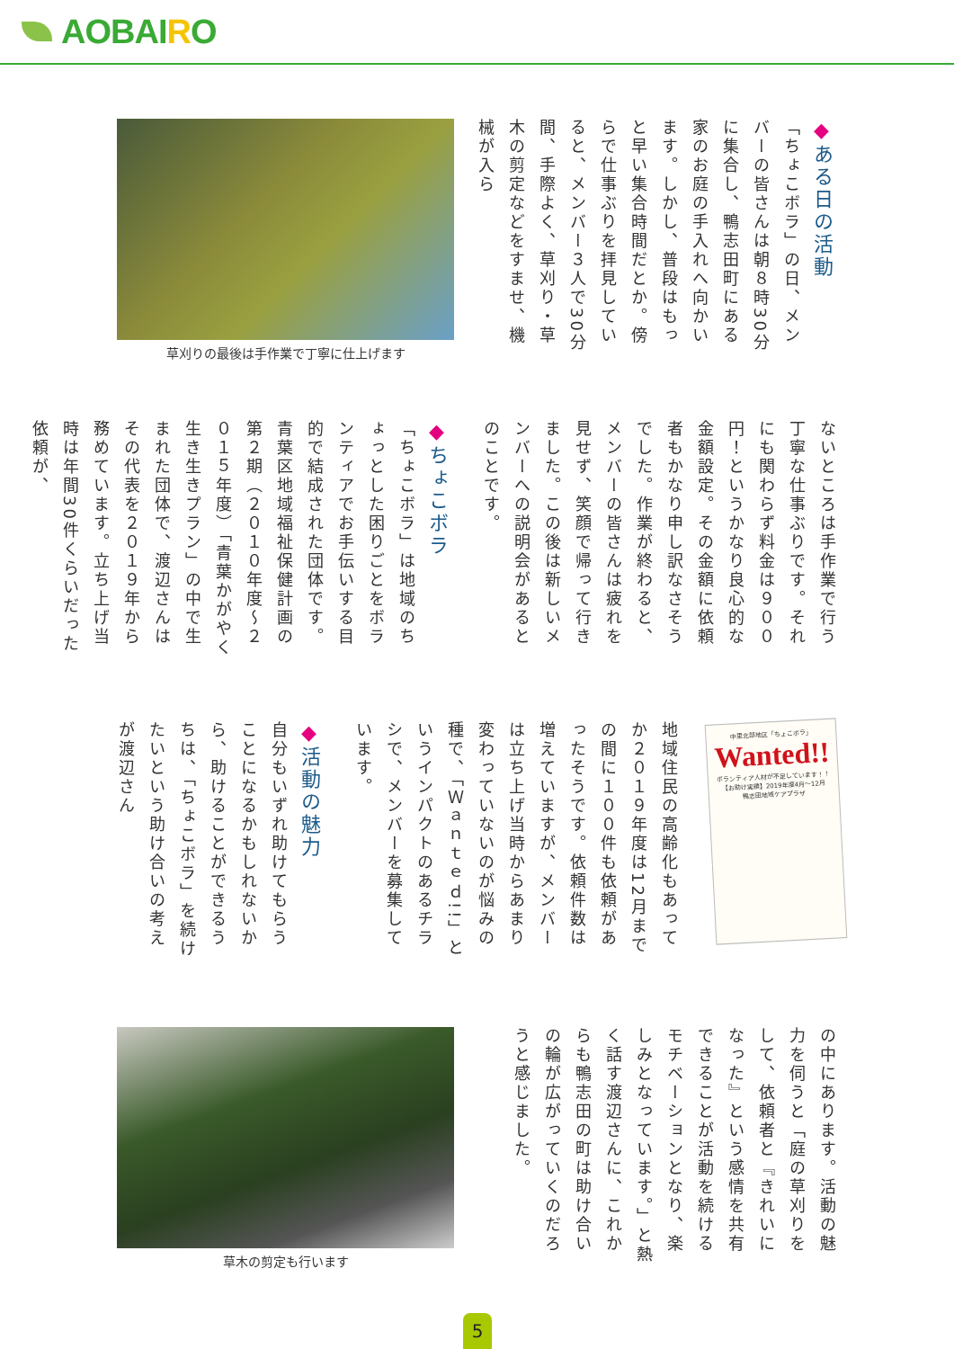AOBAIRO
◆ある日の活動
「ちょこボラ」の日、メンバーの皆さんは朝８時30分に集合し、鴨志田町にある家のお庭の手入れへ向かいます。しかし、普段はもっと早い集合時間だとか。傍らで仕事ぶりを拝見していると、メンバー３人で30分間、手際よく、草刈り・草木の剪定などをすませ、機械が入ら
草刈りの最後は手作業で丁寧に仕上げます
ないところは手作業で行う丁寧な仕事ぶりです。それにも関わらず料金は９００円！というかなり良心的な金額設定。その金額に依頼者もかなり申し訳なさそうでした。作業が終わると、メンバーの皆さんは疲れを見せず、笑顔で帰って行きました。この後は新しいメンバーへの説明会があるとのことです。
◆ちょこボラ
「ちょこボラ」は地域のちょっとした困りごとをボランティアでお手伝いする目的で結成された団体です。青葉区地域福祉保健計画の第２期（２０１０年度〜２０１５年度）「青葉かがやく生き生きプラン」の中で生まれた団体で、渡辺さんはその代表を２０１９年から務めています。立ち上げ当時は年間30件くらいだった依頼が、
中里北部地区「ちょこボラ」
Wanted!!
ボランティア人材が不足しています！！
【お助け実績】2019年度4月〜12月
鴨志田地域ケアプラザ
地域住民の高齢化もあってか２０１９年度は12月までの間に１００件も依頼があったそうです。依頼件数は増えていますが、メンバーは立ち上げ当時からあまり変わっていないのが悩みの種で、「Ｗａｎｔｅｄ!!」というインパクトのあるチラシで、メンバーを募集しています。
◆活動の魅力
自分もいずれ助けてもらうことになるかもしれないから、助けることができるうちは、「ちょこボラ」を続けたいという助け合いの考えが渡辺さん
の中にあります。活動の魅力を伺うと「庭の草刈りをして、依頼者と『きれいになった』という感情を共有できることが活動を続けるモチベーションとなり、楽しみとなっています。」と熱く話す渡辺さんに、これからも鴨志田の町は助け合いの輪が広がっていくのだろうと感じました。
草木の剪定も行います
5